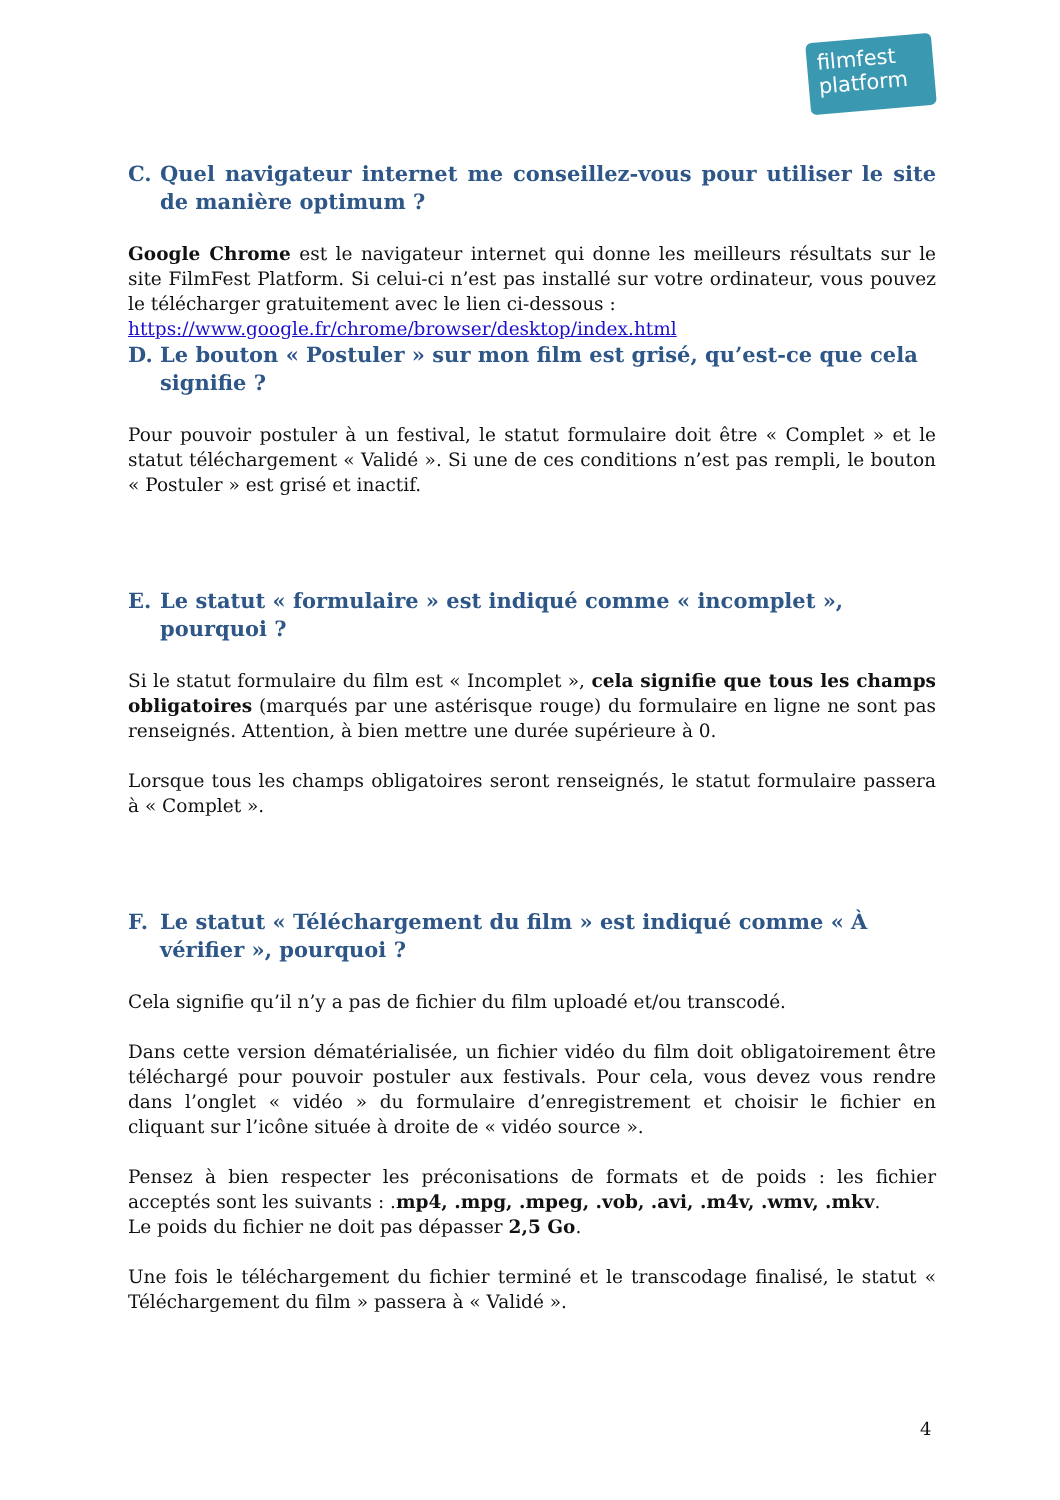filmfest
platform
C. Quel navigateur internet me conseillez-vous pour utiliser le site de manière optimum ?
Google Chrome est le navigateur internet qui donne les meilleurs résultats sur le site FilmFest Platform. Si celui-ci n’est pas installé sur votre ordinateur, vous pouvez le télécharger gratuitement avec le lien ci-dessous :
https://www.google.fr/chrome/browser/desktop/index.html
D. Le bouton « Postuler » sur mon film est grisé, qu’est-ce que cela signifie ?
Pour pouvoir postuler à un festival, le statut formulaire doit être « Complet » et le statut téléchargement « Validé ». Si une de ces conditions n’est pas rempli, le bouton « Postuler » est grisé et inactif.
E. Le statut « formulaire » est indiqué comme « incomplet », pourquoi ?
Si le statut formulaire du film est « Incomplet », cela signifie que tous les champs obligatoires (marqués par une astérisque rouge) du formulaire en ligne ne sont pas renseignés. Attention, à bien mettre une durée supérieure à 0.
Lorsque tous les champs obligatoires seront renseignés, le statut formulaire passera à « Complet ».
F. Le statut « Téléchargement du film » est indiqué comme « À vérifier », pourquoi ?
Cela signifie qu’il n’y a pas de fichier du film uploadé et/ou transcodé.
Dans cette version dématérialisée, un fichier vidéo du film doit obligatoirement être téléchargé pour pouvoir postuler aux festivals. Pour cela, vous devez vous rendre dans l’onglet « vidéo » du formulaire d’enregistrement et choisir le fichier en cliquant sur l’icône située à droite de « vidéo source ».
Pensez à bien respecter les préconisations de formats et de poids : les fichier acceptés sont les suivants : .mp4, .mpg, .mpeg, .vob, .avi, .m4v, .wmv, .mkv.
Le poids du fichier ne doit pas dépasser 2,5 Go.
Une fois le téléchargement du fichier terminé et le transcodage finalisé, le statut « Téléchargement du film » passera à « Validé ».
4